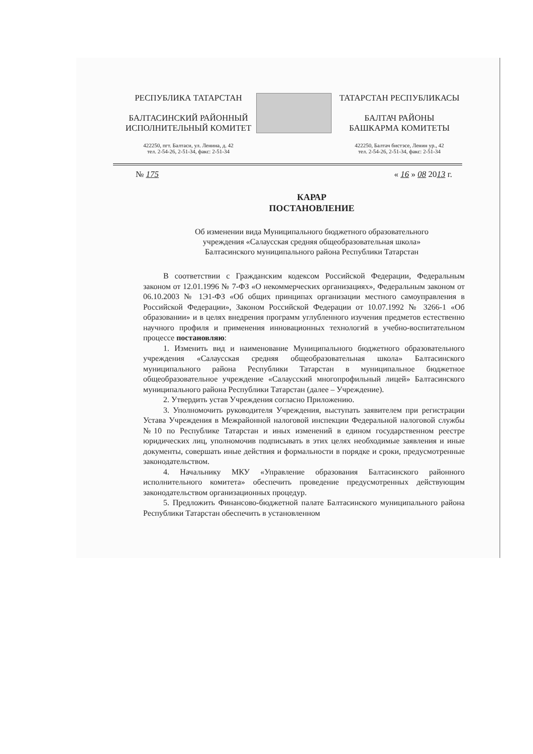РЕСПУБЛИКА ТАТАРСТАН
БАЛТАСИНСКИЙ РАЙОННЫЙ
ИСПОЛНИТЕЛЬНЫЙ КОМИТЕТ
422250, пгт. Балтаси, ул. Ленина, д. 42
тел. 2-54-26, 2-51-34, факс: 2-51-34
ТАТАРСТАН РЕСПУБЛИКАСЫ
БАЛТАЧ РАЙОНЫ
БАШКАРМА КОМИТЕТЫ
422250, Балтач бистэсе, Ленин ур., 42
тел. 2-54-26, 2-51-34, факс: 2-51-34
№ 175 « 16 » 08 2013 г.
КАРАР
ПОСТАНОВЛЕНИЕ
Об изменении вида Муниципального бюджетного образовательного
учреждения «Салаусская средняя общеобразовательная школа»
Балтасинского муниципального района Республики Татарстан
В соответствии с Гражданским кодексом Российской Федерации, Федеральным законом от 12.01.1996 № 7-ФЗ «О некоммерческих организациях», Федеральным законом от 06.10.2003 № 1Э1-ФЗ «Об общих принципах организации местного самоуправления в Российской Федерации», Законом Российской Федерации от 10.07.1992 № 3266-1 «Об образовании» и в целях внедрения программ углубленного изучения предметов естественно научного профиля и применения инновационных технологий в учебно-воспитательном процессе постановляю:
1. Изменить вид и наименование Муниципального бюджетного образовательного учреждения «Салаусская средняя общеобразовательная школа» Балтасинского муниципального района Республики Татарстан в муниципальное бюджетное общеобразовательное учреждение «Салаусский многопрофильный лицей» Балтасинского муниципального района Республики Татарстан (далее – Учреждение).
2. Утвердить устав Учреждения согласно Приложению.
3. Уполномочить руководителя Учреждения, выступать заявителем при регистрации Устава Учреждения в Межрайонной налоговой инспекции Федеральной налоговой службы №10 по Республике Татарстан и иных изменений в едином государственном реестре юридических лиц, уполномочив подписывать в этих целях необходимые заявления и иные документы, совершать иные действия и формальности в порядке и сроки, предусмотренные законодательством.
4. Начальнику МКУ «Управление образования Балтасинского районного исполнительного комитета» обеспечить проведение предусмотренных действующим законодательством организационных процедур.
5. Предложить Финансово-бюджетной палате Балтасинского муниципального района Республики Татарстан обеспечить в установленном